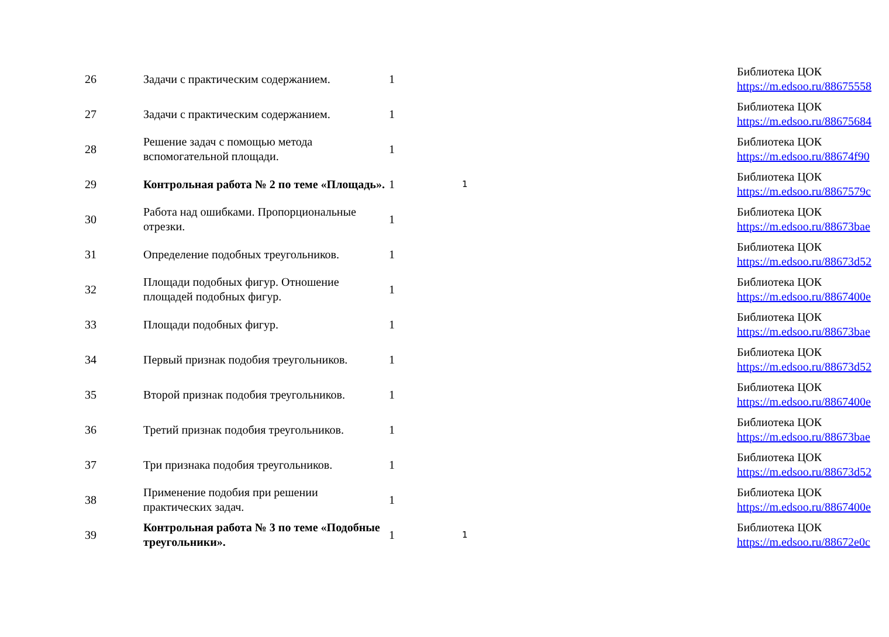| 26 | Задачи с практическим содержанием. | 1 | | Библиотека ЦОК https://m.edsoo.ru/88675558 |
| 27 | Задачи с практическим содержанием. | 1 | | Библиотека ЦОК https://m.edsoo.ru/88675684 |
| 28 | Решение задач с помощью метода вспомогательной площади. | 1 | | Библиотека ЦОК https://m.edsoo.ru/88674f90 |
| 29 | Контрольная работа № 2 по теме «Площадь». | 1 | 1 | Библиотека ЦОК https://m.edsoo.ru/8867579c |
| 30 | Работа над ошибками. Пропорциональные отрезки. | 1 | | Библиотека ЦОК https://m.edsoo.ru/88673bae |
| 31 | Определение подобных треугольников. | 1 | | Библиотека ЦОК https://m.edsoo.ru/88673d52 |
| 32 | Площади подобных фигур. Отношение площадей подобных фигур. | 1 | | Библиотека ЦОК https://m.edsoo.ru/8867400e |
| 33 | Площади подобных фигур. | 1 | | Библиотека ЦОК https://m.edsoo.ru/88673bae |
| 34 | Первый признак подобия треугольников. | 1 | | Библиотека ЦОК https://m.edsoo.ru/88673d52 |
| 35 | Второй признак подобия треугольников. | 1 | | Библиотека ЦОК https://m.edsoo.ru/8867400e |
| 36 | Третий признак подобия треугольников. | 1 | | Библиотека ЦОК https://m.edsoo.ru/88673bae |
| 37 | Три признака подобия треугольников. | 1 | | Библиотека ЦОК https://m.edsoo.ru/88673d52 |
| 38 | Применение подобия при решении практических задач. | 1 | | Библиотека ЦОК https://m.edsoo.ru/8867400e |
| 39 | Контрольная работа № 3 по теме «Подобные треугольники». | 1 | 1 | Библиотека ЦОК https://m.edsoo.ru/88672e0c |